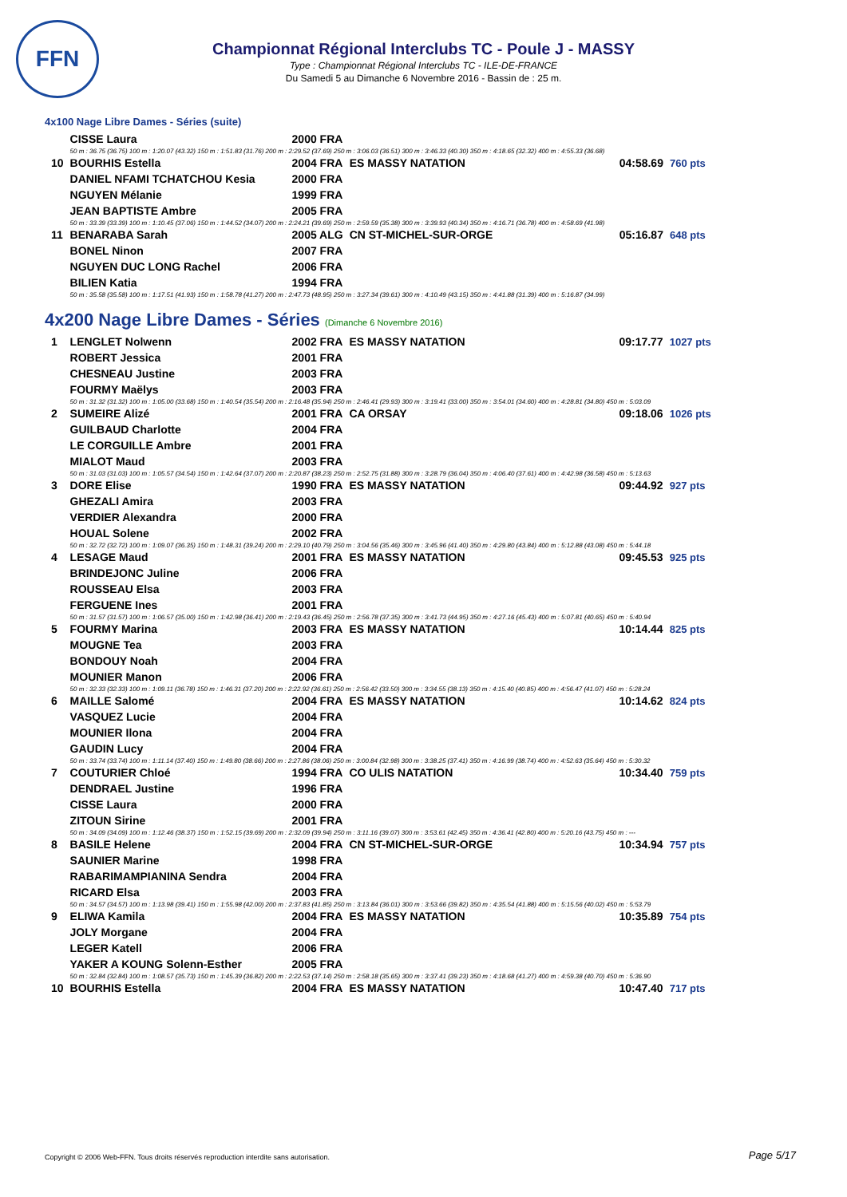FFN
Championnat Régional Interclubs TC - Poule J - MASSY
Type : Championnat Régional Interclubs TC - ILE-DE-FRANCE
Du Samedi 5 au Dimanche 6 Novembre 2016 - Bassin de : 25 m.
4x100 Nage Libre Dames - Séries (suite)
| | CISSE Laura | 2000 FRA | | | |
| | 50 m : 36.75 (36.75) 100 m : 1:20.07 (43.32) 150 m : 1:51.83 (31.76) 200 m : 2:29.52 (37.69) 250 m : 3:06.03 (36.51) 300 m : 3:46.33 (40.30) 350 m : 4:18.65 (32.32) 400 m : 4:55.33 (36.68) | | | | |
| 10 | BOURHIS Estella | 2004 FRA | ES MASSY NATATION | 04:58.69 | 760 pts |
| | DANIEL NFAMI TCHATCHOU Kesia | 2000 FRA | | | |
| | NGUYEN Mélanie | 1999 FRA | | | |
| | JEAN BAPTISTE Ambre | 2005 FRA | | | |
| | 50 m : 33.39 (33.39) 100 m : 1:10.45 (37.06) 150 m : 1:44.52 (34.07) 200 m : 2:24.21 (39.69) 250 m : 2:59.59 (35.38) 300 m : 3:39.93 (40.34) 350 m : 4:16.71 (36.78) 400 m : 4:58.69 (41.98) | | | | |
| 11 | BENARABA Sarah | 2005 ALG | CN ST-MICHEL-SUR-ORGE | 05:16.87 | 648 pts |
| | BONEL Ninon | 2007 FRA | | | |
| | NGUYEN DUC LONG Rachel | 2006 FRA | | | |
| | BILIEN Katia | 1994 FRA | | | |
| | 50 m : 35.58 (35.58) 100 m : 1:17.51 (41.93) 150 m : 1:58.78 (41.27) 200 m : 2:47.73 (48.95) 250 m : 3:27.34 (39.61) 300 m : 4:10.49 (43.15) 350 m : 4:41.88 (31.39) 400 m : 5:16.87 (34.99) | | | | |
4x200 Nage Libre Dames - Séries (Dimanche 6 Novembre 2016)
| 1 | LENGLET Nolwenn | 2002 FRA | ES MASSY NATATION | 09:17.77 | 1027 pts |
| | ROBERT Jessica | 2001 FRA | | | |
| | CHESNEAU Justine | 2003 FRA | | | |
| | FOURMY Maëlys | 2003 FRA | | | |
| | 50 m : 31.32 (31.32) 100 m : 1:05.00 (33.68) 150 m : 1:40.54 (35.54) 200 m : 2:16.48 (35.94) 250 m : 2:46.41 (29.93) 300 m : 3:19.41 (33.00) 350 m : 3:54.01 (34.60) 400 m : 4:28.81 (34.80) 450 m : 5:03.09 | | | | |
| 2 | SUMEIRE Alizé | 2001 FRA | CA ORSAY | 09:18.06 | 1026 pts |
| | GUILBAUD Charlotte | 2004 FRA | | | |
| | LE CORGUILLE Ambre | 2001 FRA | | | |
| | MIALOT Maud | 2003 FRA | | | |
| | 50 m : 31.03 (31.03) 100 m : 1:05.57 (34.54) 150 m : 1:42.64 (37.07) 200 m : 2:20.87 (38.23) 250 m : 2:52.75 (31.88) 300 m : 3:28.79 (36.04) 350 m : 4:06.40 (37.61) 400 m : 4:42.98 (36.58) 450 m : 5:13.63 | | | | |
| 3 | DORE Elise | 1990 FRA | ES MASSY NATATION | 09:44.92 | 927 pts |
| | GHEZALI Amira | 2003 FRA | | | |
| | VERDIER Alexandra | 2000 FRA | | | |
| | HOUAL Solene | 2002 FRA | | | |
| | 50 m : 32.72 (32.72) 100 m : 1:09.07 (36.35) 150 m : 1:48.31 (39.24) 200 m : 2:29.10 (40.79) 250 m : 3:04.56 (35.46) 300 m : 3:45.96 (41.40) 350 m : 4:29.80 (43.84) 400 m : 5:12.88 (43.08) 450 m : 5:44.18 | | | | |
| 4 | LESAGE Maud | 2001 FRA | ES MASSY NATATION | 09:45.53 | 925 pts |
| | BRINDEJONC Juline | 2006 FRA | | | |
| | ROUSSEAU Elsa | 2003 FRA | | | |
| | FERGUENE Ines | 2001 FRA | | | |
| | 50 m : 31.57 (31.57) 100 m : 1:06.57 (35.00) 150 m : 1:42.98 (36.41) 200 m : 2:19.43 (36.45) 250 m : 2:56.78 (37.35) 300 m : 3:41.73 (44.95) 350 m : 4:27.16 (45.43) 400 m : 5:07.81 (40.65) 450 m : 5:40.94 | | | | |
| 5 | FOURMY Marina | 2003 FRA | ES MASSY NATATION | 10:14.44 | 825 pts |
| | MOUGNE Tea | 2003 FRA | | | |
| | BONDOUY Noah | 2004 FRA | | | |
| | MOUNIER Manon | 2006 FRA | | | |
| | 50 m : 32.33 (32.33) 100 m : 1:09.11 (36.78) 150 m : 1:46.31 (37.20) 200 m : 2:22.92 (36.61) 250 m : 2:56.42 (33.50) 300 m : 3:34.55 (38.13) 350 m : 4:15.40 (40.85) 400 m : 4:56.47 (41.07) 450 m : 5:28.24 | | | | |
| 6 | MAILLE Salomé | 2004 FRA | ES MASSY NATATION | 10:14.62 | 824 pts |
| | VASQUEZ Lucie | 2004 FRA | | | |
| | MOUNIER Ilona | 2004 FRA | | | |
| | GAUDIN Lucy | 2004 FRA | | | |
| | 50 m : 33.74 (33.74) 100 m : 1:11.14 (37.40) 150 m : 1:49.80 (38.66) 200 m : 2:27.86 (38.06) 250 m : 3:00.84 (32.98) 300 m : 3:38.25 (37.41) 350 m : 4:16.99 (38.74) 400 m : 4:52.63 (35.64) 450 m : 5:30.32 | | | | |
| 7 | COUTURIER Chloé | 1994 FRA | CO ULIS NATATION | 10:34.40 | 759 pts |
| | DENDRAEL Justine | 1996 FRA | | | |
| | CISSE Laura | 2000 FRA | | | |
| | ZITOUN Sirine | 2001 FRA | | | |
| | 50 m : 34.09 (34.09) 100 m : 1:12.46 (38.37) 150 m : 1:52.15 (39.69) 200 m : 2:32.09 (39.94) 250 m : 3:11.16 (39.07) 300 m : 3:53.61 (42.45) 350 m : 4:36.41 (42.80) 400 m : 5:20.16 (43.75) 450 m : --- | | | | |
| 8 | BASILE Helene | 2004 FRA | CN ST-MICHEL-SUR-ORGE | 10:34.94 | 757 pts |
| | SAUNIER Marine | 1998 FRA | | | |
| | RABARIMAMPIANINA Sendra | 2004 FRA | | | |
| | RICARD Elsa | 2003 FRA | | | |
| | 50 m : 34.57 (34.57) 100 m : 1:13.98 (39.41) 150 m : 1:55.98 (42.00) 200 m : 2:37.83 (41.85) 250 m : 3:13.84 (36.01) 300 m : 3:53.66 (39.82) 350 m : 4:35.54 (41.88) 400 m : 5:15.56 (40.02) 450 m : 5:53.79 | | | | |
| 9 | ELIWA Kamila | 2004 FRA | ES MASSY NATATION | 10:35.89 | 754 pts |
| | JOLY Morgane | 2004 FRA | | | |
| | LEGER Katell | 2006 FRA | | | |
| | YAKER A KOUNG Solenn-Esther | 2005 FRA | | | |
| | 50 m : 32.84 (32.84) 100 m : 1:08.57 (35.73) 150 m : 1:45.39 (36.82) 200 m : 2:22.53 (37.14) 250 m : 2:58.18 (35.65) 300 m : 3:37.41 (39.23) 350 m : 4:18.68 (41.27) 400 m : 4:59.38 (40.70) 450 m : 5:36.90 | | | | |
| 10 | BOURHIS Estella | 2004 FRA | ES MASSY NATATION | 10:47.40 | 717 pts |
Copyright © 2006 Web-FFN. Tous droits réservés reproduction interdite sans autorisation.
Page 5/17